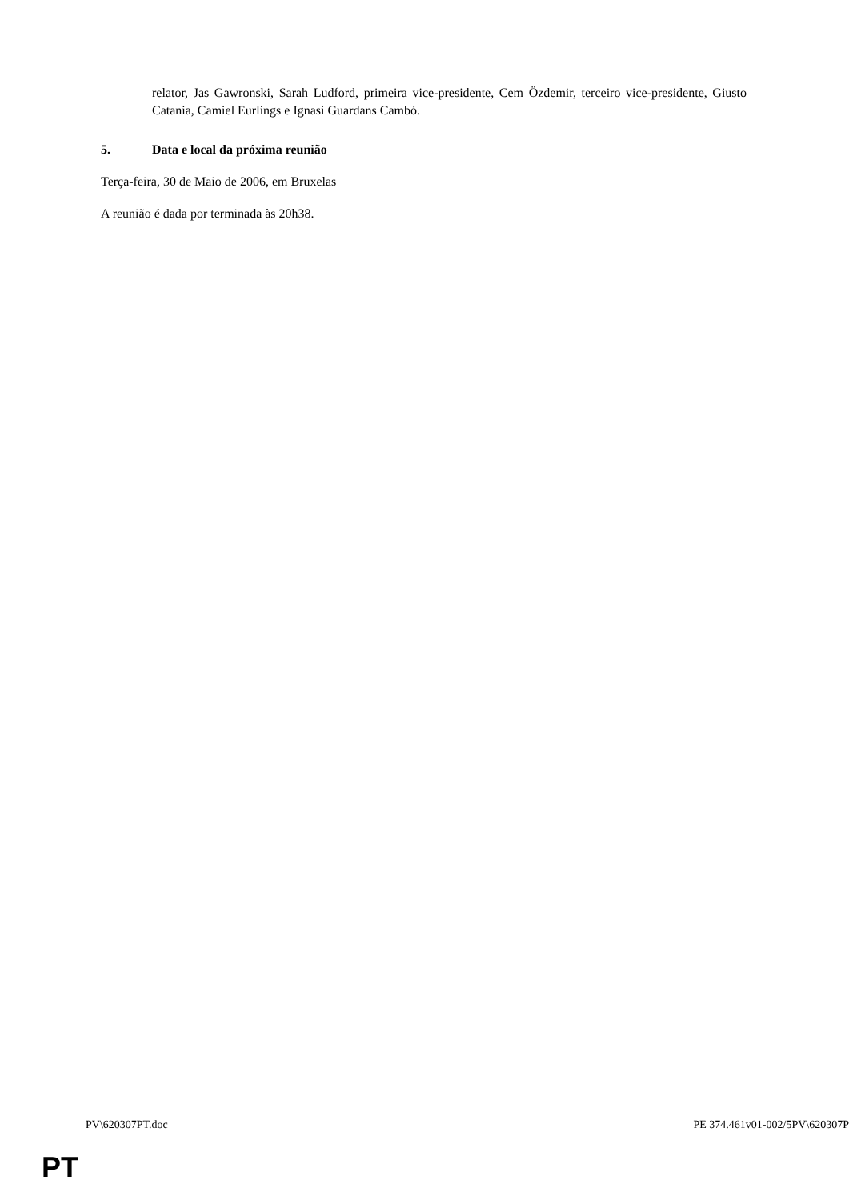relator, Jas Gawronski, Sarah Ludford, primeira vice-presidente, Cem Özdemir, terceiro vice-presidente, Giusto Catania, Camiel Eurlings e Ignasi Guardans Cambó.
5. Data e local da próxima reunião
Terça-feira, 30 de Maio de 2006, em Bruxelas
A reunião é dada por terminada às 20h38.
PV\620307PT.doc PE 374.461v01-002/5PV\620307P
PT